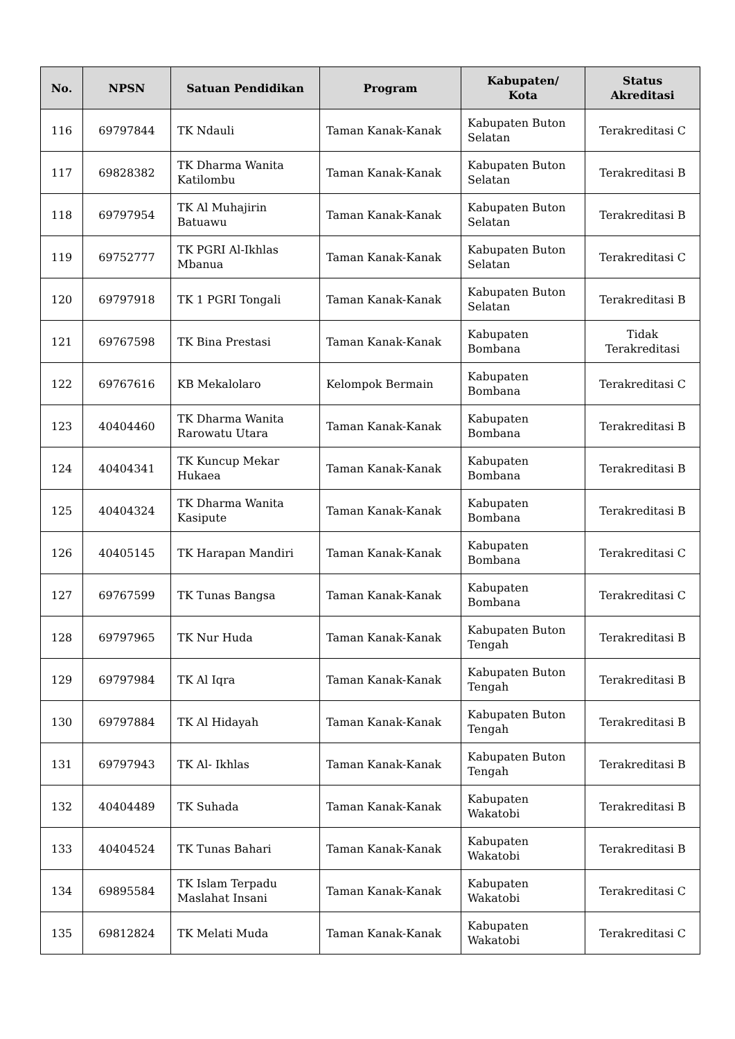| No. | NPSN | Satuan Pendidikan | Program | Kabupaten/ Kota | Status Akreditasi |
| --- | --- | --- | --- | --- | --- |
| 116 | 69797844 | TK Ndauli | Taman Kanak-Kanak | Kabupaten Buton Selatan | Terakreditasi C |
| 117 | 69828382 | TK Dharma Wanita Katilombu | Taman Kanak-Kanak | Kabupaten Buton Selatan | Terakreditasi B |
| 118 | 69797954 | TK Al Muhajirin Batuawu | Taman Kanak-Kanak | Kabupaten Buton Selatan | Terakreditasi B |
| 119 | 69752777 | TK PGRI Al-Ikhlas Mbanua | Taman Kanak-Kanak | Kabupaten Buton Selatan | Terakreditasi C |
| 120 | 69797918 | TK 1 PGRI Tongali | Taman Kanak-Kanak | Kabupaten Buton Selatan | Terakreditasi B |
| 121 | 69767598 | TK Bina Prestasi | Taman Kanak-Kanak | Kabupaten Bombana | Tidak Terakreditasi |
| 122 | 69767616 | KB Mekalolaro | Kelompok Bermain | Kabupaten Bombana | Terakreditasi C |
| 123 | 40404460 | TK Dharma Wanita Rarowatu Utara | Taman Kanak-Kanak | Kabupaten Bombana | Terakreditasi B |
| 124 | 40404341 | TK Kuncup Mekar Hukaea | Taman Kanak-Kanak | Kabupaten Bombana | Terakreditasi B |
| 125 | 40404324 | TK Dharma Wanita Kasipute | Taman Kanak-Kanak | Kabupaten Bombana | Terakreditasi B |
| 126 | 40405145 | TK Harapan Mandiri | Taman Kanak-Kanak | Kabupaten Bombana | Terakreditasi C |
| 127 | 69767599 | TK Tunas Bangsa | Taman Kanak-Kanak | Kabupaten Bombana | Terakreditasi C |
| 128 | 69797965 | TK Nur Huda | Taman Kanak-Kanak | Kabupaten Buton Tengah | Terakreditasi B |
| 129 | 69797984 | TK Al Iqra | Taman Kanak-Kanak | Kabupaten Buton Tengah | Terakreditasi B |
| 130 | 69797884 | TK Al Hidayah | Taman Kanak-Kanak | Kabupaten Buton Tengah | Terakreditasi B |
| 131 | 69797943 | TK Al- Ikhlas | Taman Kanak-Kanak | Kabupaten Buton Tengah | Terakreditasi B |
| 132 | 40404489 | TK Suhada | Taman Kanak-Kanak | Kabupaten Wakatobi | Terakreditasi B |
| 133 | 40404524 | TK Tunas Bahari | Taman Kanak-Kanak | Kabupaten Wakatobi | Terakreditasi B |
| 134 | 69895584 | TK Islam Terpadu Maslahat Insani | Taman Kanak-Kanak | Kabupaten Wakatobi | Terakreditasi C |
| 135 | 69812824 | TK Melati Muda | Taman Kanak-Kanak | Kabupaten Wakatobi | Terakreditasi C |